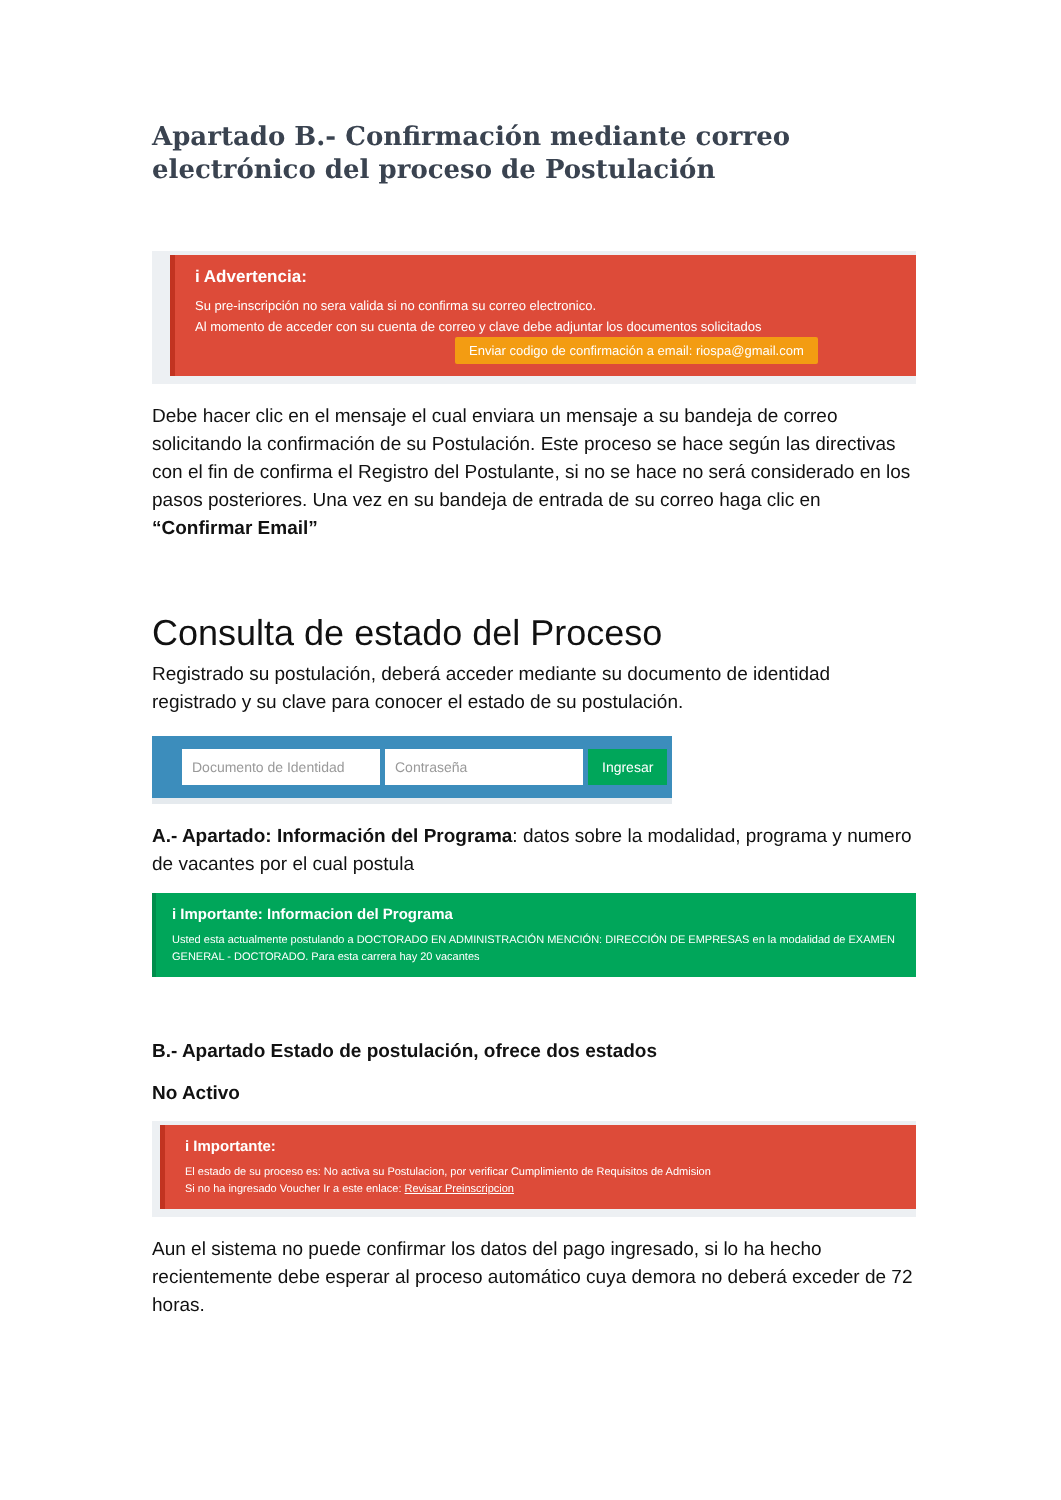Apartado B.- Confirmación mediante correo electrónico del proceso de Postulación
i Advertencia:
Su pre-inscripción no sera valida si no confirma su correo electronico.
Al momento de acceder con su cuenta de correo y clave debe adjuntar los documentos solicitados
Enviar codigo de confirmación a email: riospa@gmail.com
Debe hacer clic en el mensaje el cual enviara un mensaje a su bandeja de correo solicitando la confirmación de su Postulación. Este proceso se hace según las directivas con el fin de confirma el Registro del Postulante, si no se hace no será considerado en los pasos posteriores. Una vez en su bandeja de entrada de su correo haga clic en “Confirmar Email”
Consulta de estado del Proceso
Registrado su postulación, deberá acceder mediante su documento de identidad registrado y su clave para conocer el estado de su postulación.
Documento de Identidad Contraseña Ingresar
A.- Apartado: Información del Programa: datos sobre la modalidad, programa y numero de vacantes por el cual postula
i Importante: Informacion del Programa
Usted esta actualmente postulando a DOCTORADO EN ADMINISTRACIÓN MENCIÓN: DIRECCIÓN DE EMPRESAS en la modalidad de EXAMEN GENERAL - DOCTORADO. Para esta carrera hay 20 vacantes
B.- Apartado Estado de postulación, ofrece dos estados
No Activo
i Importante:
El estado de su proceso es: No activa su Postulacion, por verificar Cumplimiento de Requisitos de Admision
Si no ha ingresado Voucher Ir a este enlace: Revisar Preinscripcion
Aun el sistema no puede confirmar los datos del pago ingresado, si lo ha hecho recientemente debe esperar al proceso automático cuya demora no deberá exceder de 72 horas.